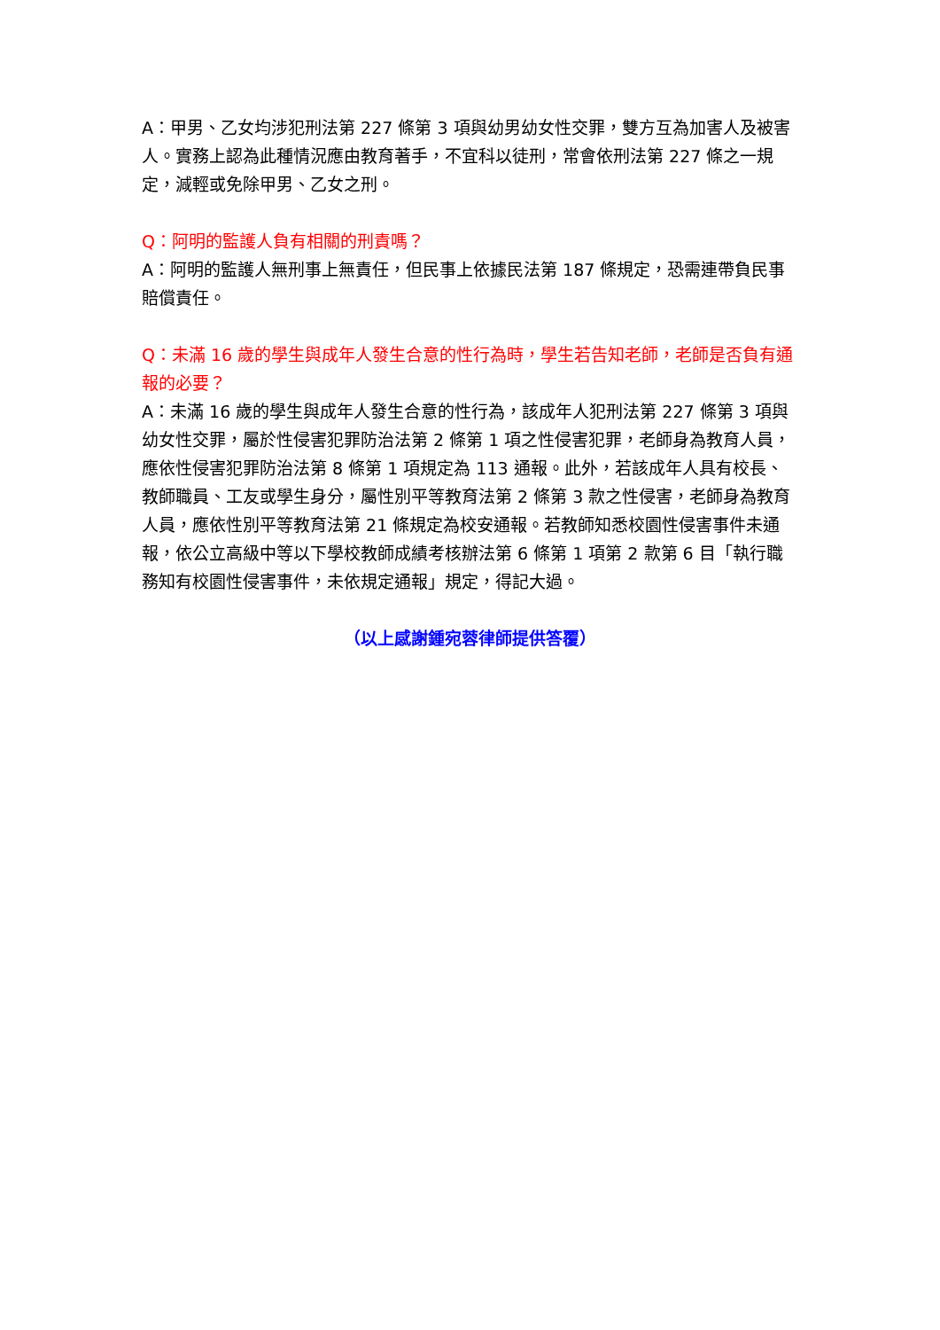A：甲男、乙女均涉犯刑法第 227 條第 3 項與幼男幼女性交罪，雙方互為加害人及被害人。實務上認為此種情況應由教育著手，不宜科以徒刑，常會依刑法第 227 條之一規定，減輕或免除甲男、乙女之刑。
Q：阿明的監護人負有相關的刑責嗎？
A：阿明的監護人無刑事上無責任，但民事上依據民法第 187 條規定，恐需連帶負民事賠償責任。
Q：未滿 16 歲的學生與成年人發生合意的性行為時，學生若告知老師，老師是否負有通報的必要？
A：未滿 16 歲的學生與成年人發生合意的性行為，該成年人犯刑法第 227 條第 3 項與幼女性交罪，屬於性侵害犯罪防治法第 2 條第 1 項之性侵害犯罪，老師身為教育人員，應依性侵害犯罪防治法第 8 條第 1 項規定為 113 通報。此外，若該成年人具有校長、教師職員、工友或學生身分，屬性別平等教育法第 2 條第 3 款之性侵害，老師身為教育人員，應依性別平等教育法第 21 條規定為校安通報。若教師知悉校園性侵害事件未通報，依公立高級中等以下學校教師成績考核辦法第 6 條第 1 項第 2 款第 6 目「執行職務知有校園性侵害事件，未依規定通報」規定，得記大過。
（以上感謝鍾宛蓉律師提供答覆）